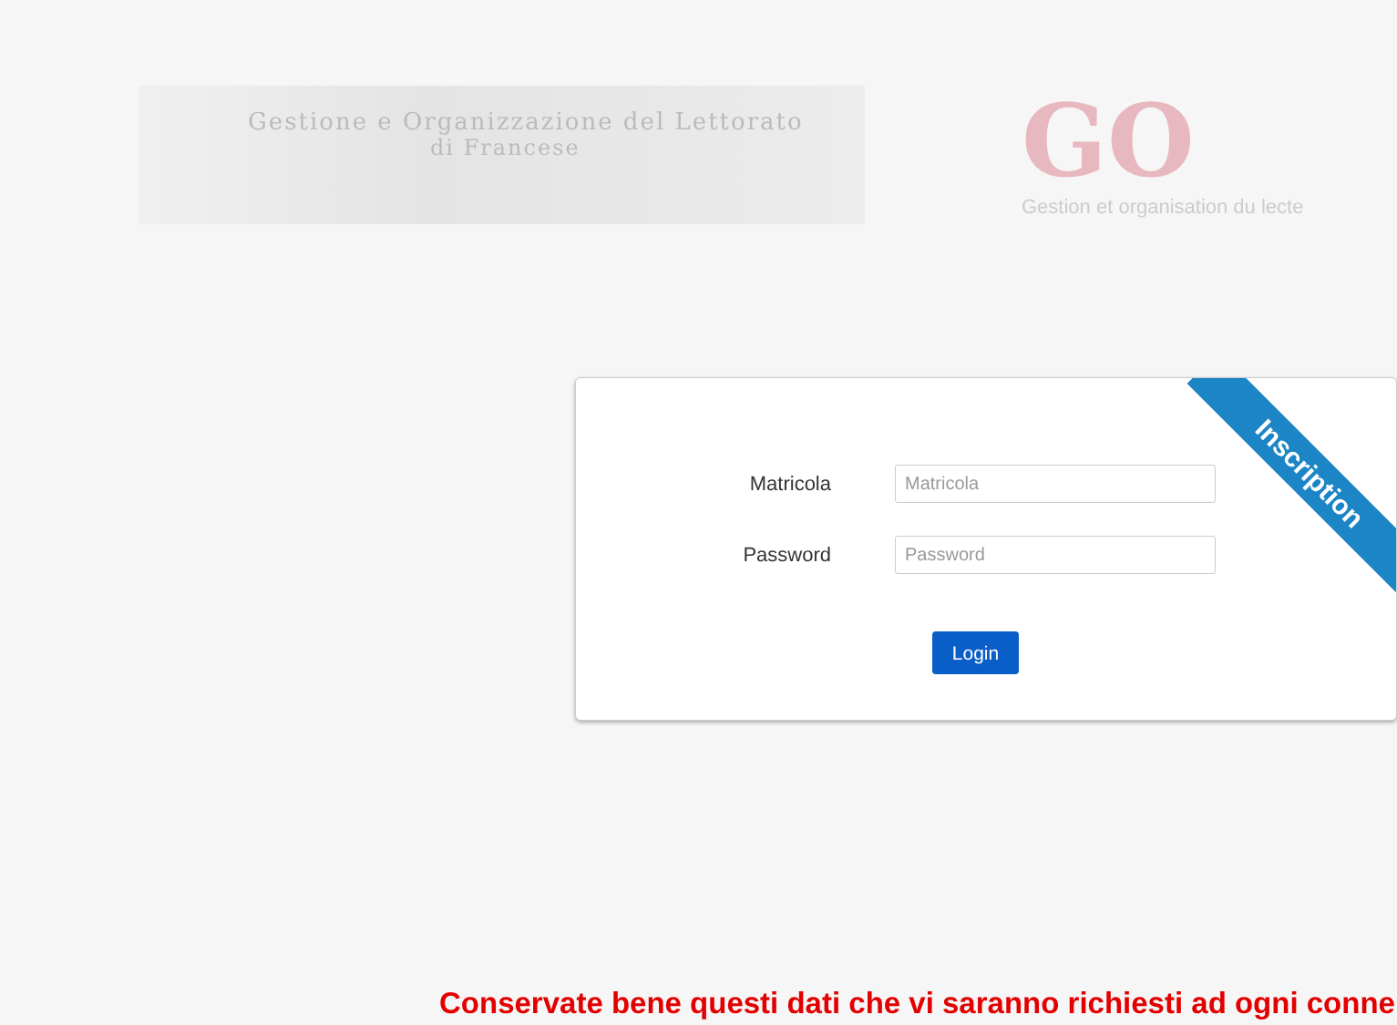Gestione e Organizzazione del Lettorato
di Francese
GO
Gestion et organisation du lecte
Inscription
Matricola
Password
Login
Conservate bene questi dati che vi saranno richiesti ad ogni conne